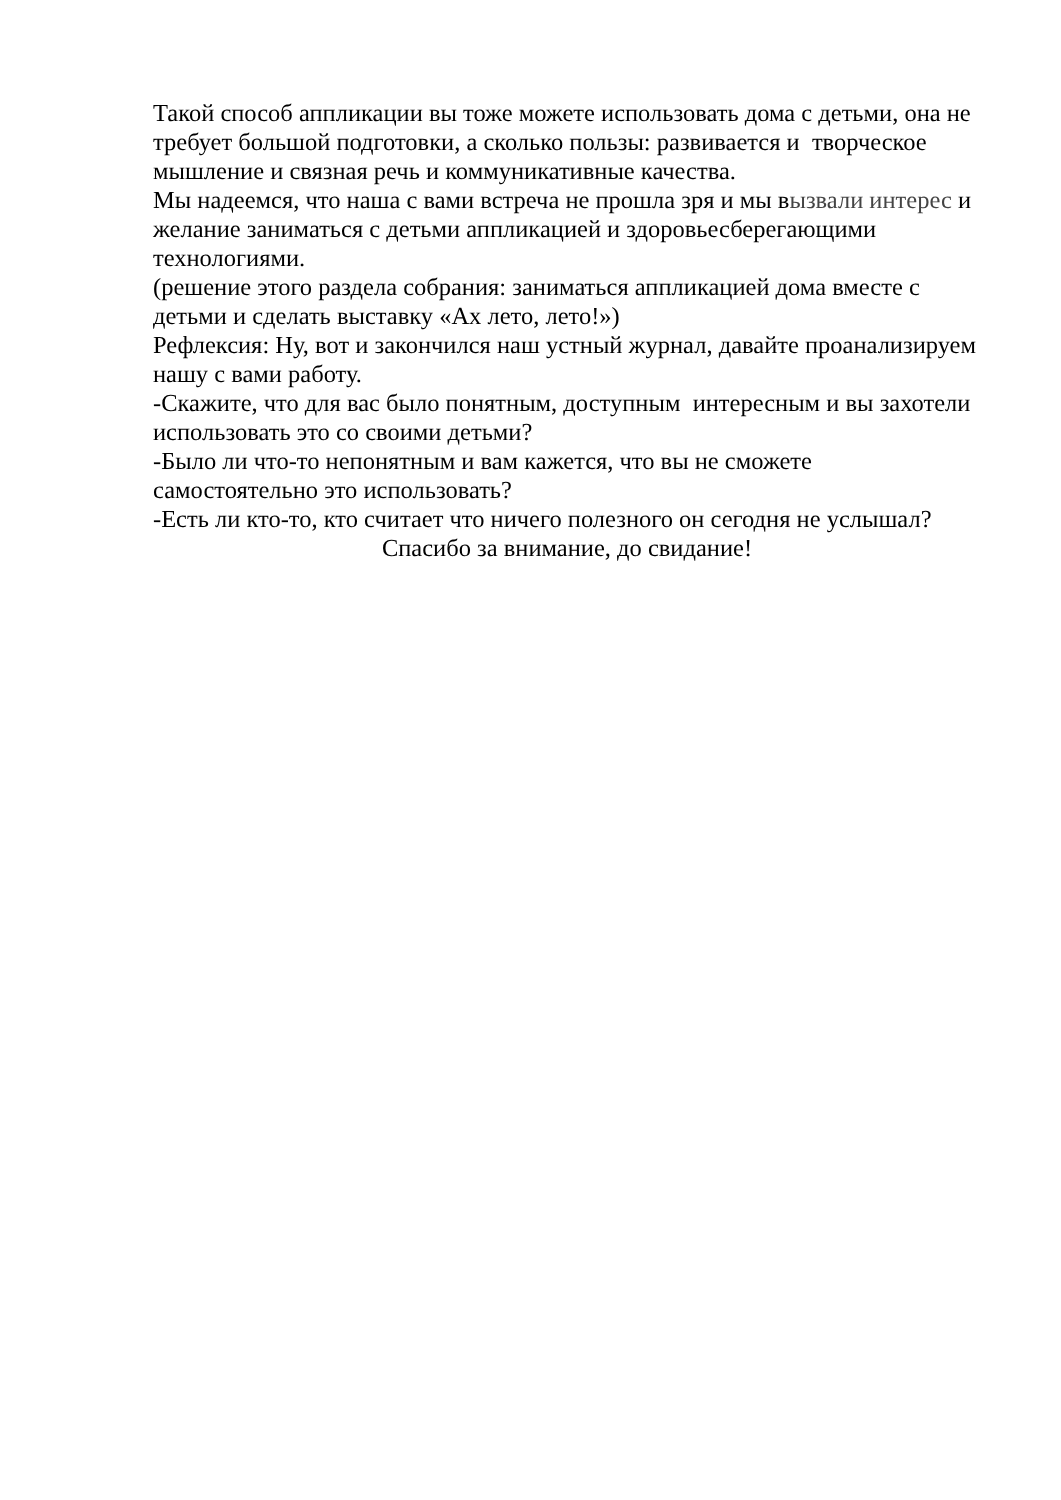Такой способ аппликации вы тоже можете использовать дома с детьми, она не требует большой подготовки, а сколько пользы: развивается и творческое мышление и связная речь и коммуникативные качества.
Мы надеемся, что наша с вами встреча не прошла зря и мы вызвали интерес и желание заниматься с детьми аппликацией и здоровьесберегающими технологиями.
(решение этого раздела собрания: заниматься аппликацией дома вместе с детьми и сделать выставку «Ах лето, лето!»)
Рефлексия: Ну, вот и закончился наш устный журнал, давайте проанализируем нашу с вами работу.
-Скажите, что для вас было понятным, доступным интересным и вы захотели использовать это со своими детьми?
-Было ли что-то непонятным и вам кажется, что вы не сможете самостоятельно это использовать?
-Есть ли кто-то, кто считает что ничего полезного он сегодня не услышал?
Спасибо за внимание, до свидание!